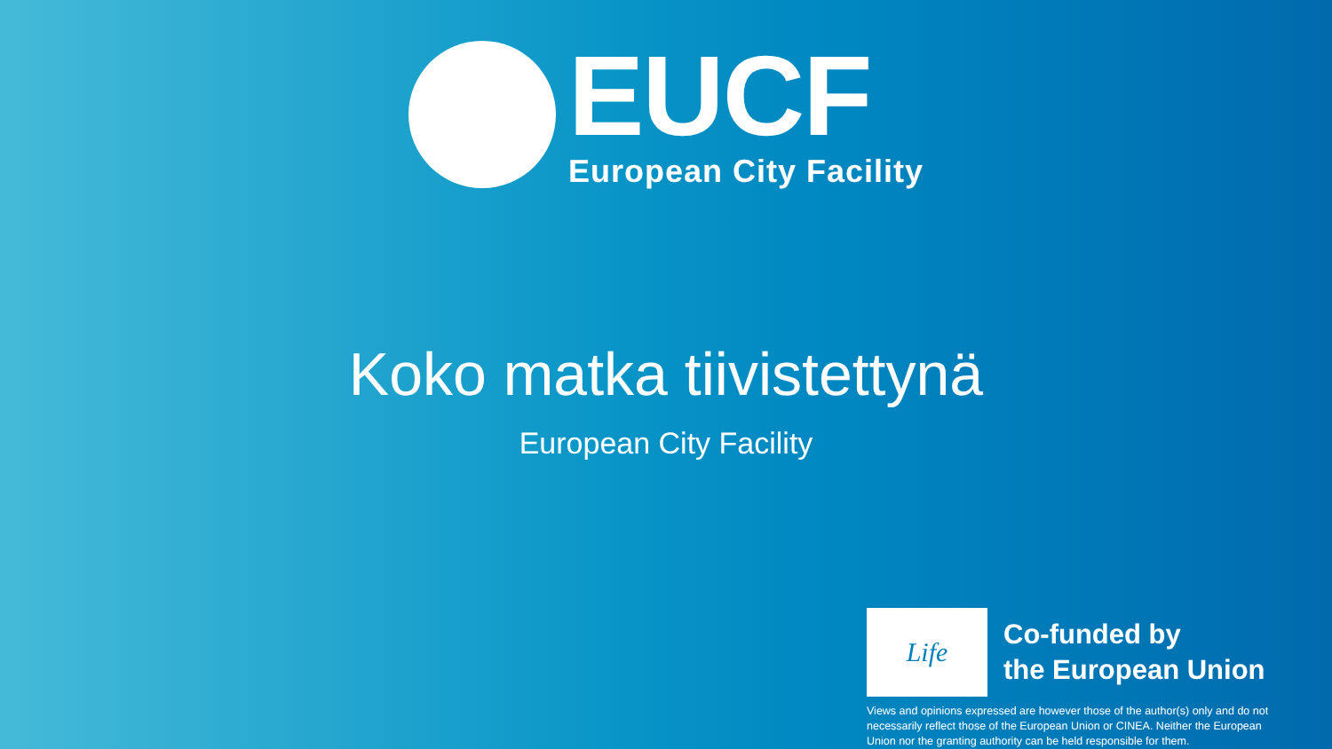EUCF
European City Facility
Koko matka tiivistettynä
European City Facility
Life
Co-funded by
the European Union
Views and opinions expressed are however those of the author(s) only and do not necessarily reflect those of the European Union or CINEA. Neither the European Union nor the granting authority can be held responsible for them.